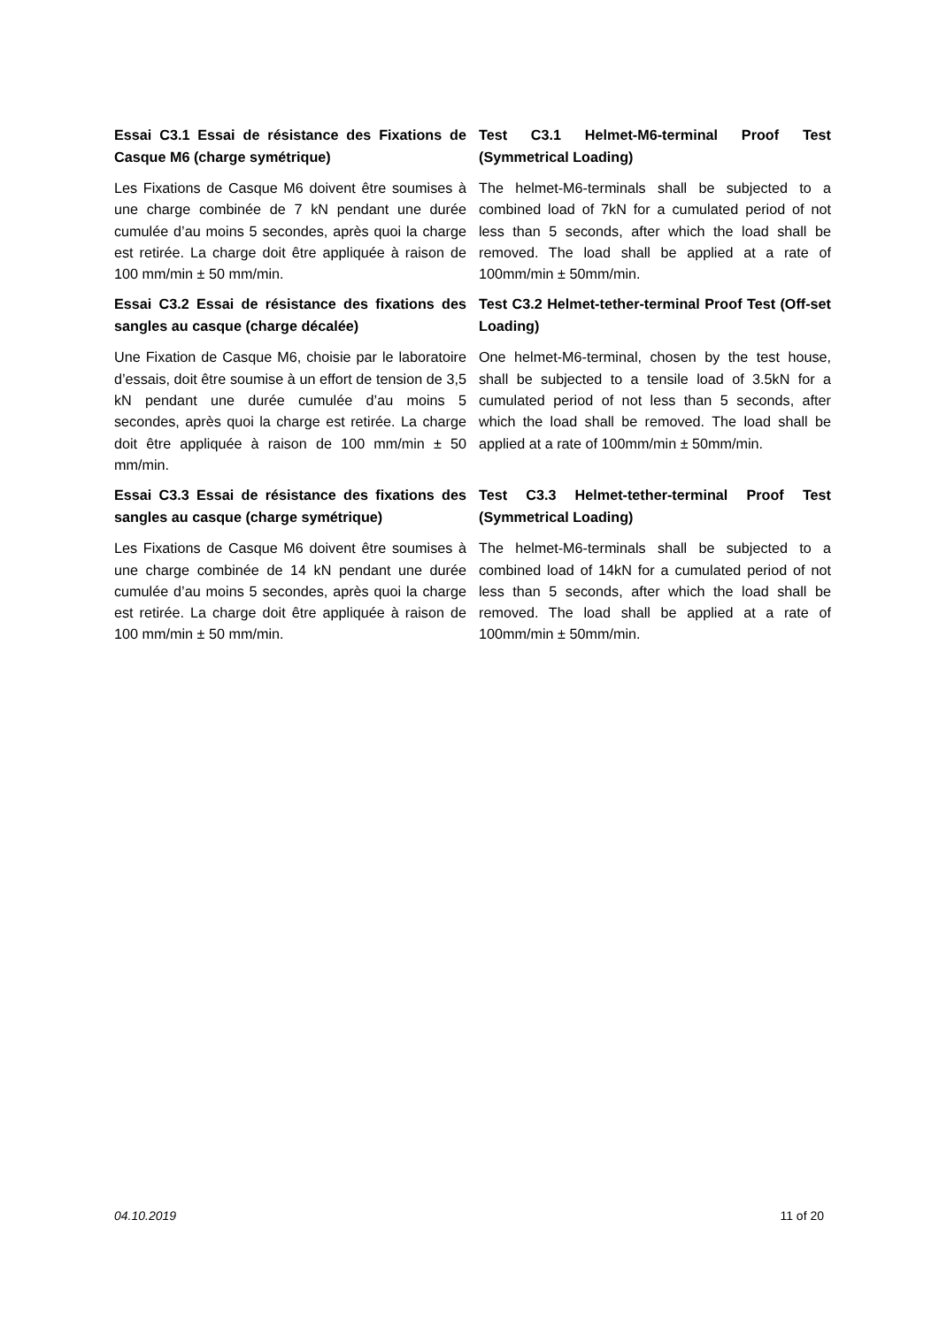Essai C3.1 Essai de résistance des Fixations de Casque M6 (charge symétrique)
Les Fixations de Casque M6 doivent être soumises à une charge combinée de 7 kN pendant une durée cumulée d’au moins 5 secondes, après quoi la charge est retirée. La charge doit être appliquée à raison de 100 mm/min ± 50 mm/min.
Test C3.1 Helmet-M6-terminal Proof Test (Symmetrical Loading)
The helmet-M6-terminals shall be subjected to a combined load of 7kN for a cumulated period of not less than 5 seconds, after which the load shall be removed. The load shall be applied at a rate of 100mm/min ± 50mm/min.
Essai C3.2 Essai de résistance des fixations des sangles au casque (charge décalée)
Une Fixation de Casque M6, choisie par le laboratoire d’essais, doit être soumise à un effort de tension de 3,5 kN pendant une durée cumulée d’au moins 5 secondes, après quoi la charge est retirée. La charge doit être appliquée à raison de 100 mm/min ± 50 mm/min.
Test C3.2 Helmet-tether-terminal Proof Test (Off-set Loading)
One helmet-M6-terminal, chosen by the test house, shall be subjected to a tensile load of 3.5kN for a cumulated period of not less than 5 seconds, after which the load shall be removed. The load shall be applied at a rate of 100mm/min ± 50mm/min.
Essai C3.3 Essai de résistance des fixations des sangles au casque (charge symétrique)
Les Fixations de Casque M6 doivent être soumises à une charge combinée de 14 kN pendant une durée cumulée d’au moins 5 secondes, après quoi la charge est retirée. La charge doit être appliquée à raison de 100 mm/min ± 50 mm/min.
Test C3.3 Helmet-tether-terminal Proof Test (Symmetrical Loading)
The helmet-M6-terminals shall be subjected to a combined load of 14kN for a cumulated period of not less than 5 seconds, after which the load shall be removed. The load shall be applied at a rate of 100mm/min ± 50mm/min.
04.10.2019 11 of 20